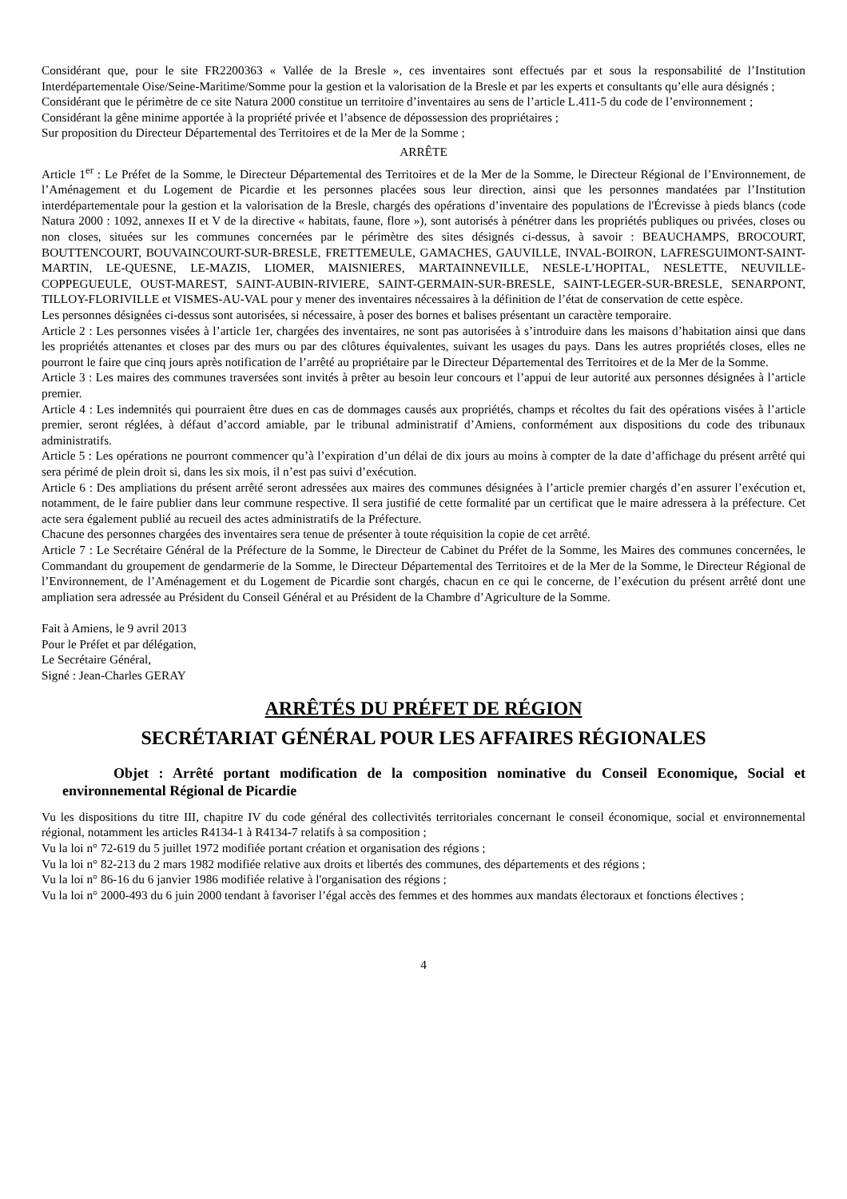Considérant que, pour le site FR2200363 « Vallée de la Bresle », ces inventaires sont effectués par et sous la responsabilité de l’Institution Interdépartementale Oise/Seine-Maritime/Somme pour la gestion et la valorisation de la Bresle et par les experts et consultants qu’elle aura désignés ;
Considérant que le périmètre de ce site Natura 2000 constitue un territoire d’inventaires au sens de l’article L.411-5 du code de l’environnement ;
Considérant la gêne minime apportée à la propriété privée et l’absence de dépossession des propriétaires ;
Sur proposition du Directeur Départemental des Territoires et de la Mer de la Somme ;
ARRÊTE
Article 1<sup>er</sup> : Le Préfet de la Somme, le Directeur Départemental des Territoires et de la Mer de la Somme, le Directeur Régional de l’Environnement, de l’Aménagement et du Logement de Picardie et les personnes placées sous leur direction, ainsi que les personnes mandatées par l’Institution interdépartementale pour la gestion et la valorisation de la Bresle, chargés des opérations d’inventaire des populations de l'Écrevisse à pieds blancs (code Natura 2000 : 1092, annexes II et V de la directive « habitats, faune, flore »), sont autorisés à pénétrer dans les propriétés publiques ou privées, closes ou non closes, situées sur les communes concernées par le périmètre des sites désignés ci-dessus, à savoir : BEAUCHAMPS, BROCOURT, BOUTTENCOURT, BOUVAINCOURT-SUR-BRESLE, FRETTEMEULE, GAMACHES, GAUVILLE, INVAL-BOIRON, LAFRESGUIMONT-SAINT-MARTIN, LE-QUESNE, LE-MAZIS, LIOMER, MAISNIERES, MARTAINNEVILLE, NESLE-L’HOPITAL, NESLETTE, NEUVILLE-COPPEGUEULE, OUST-MAREST, SAINT-AUBIN-RIVIERE, SAINT-GERMAIN-SUR-BRESLE, SAINT-LEGER-SUR-BRESLE, SENARPONT, TILLOY-FLORIVILLE et VISMES-AU-VAL pour y mener des inventaires nécessaires à la définition de l’état de conservation de cette espèce.
Les personnes désignées ci-dessus sont autorisées, si nécessaire, à poser des bornes et balises présentant un caractère temporaire.
Article 2 : Les personnes visées à l’article 1er, chargées des inventaires, ne sont pas autorisées à s’introduire dans les maisons d’habitation ainsi que dans les propriétés attenantes et closes par des murs ou par des clôtures équivalentes, suivant les usages du pays. Dans les autres propriétés closes, elles ne pourront le faire que cinq jours après notification de l’arrêté au propriétaire par le Directeur Départemental des Territoires et de la Mer de la Somme.
Article 3 : Les maires des communes traversées sont invités à prêter au besoin leur concours et l’appui de leur autorité aux personnes désignées à l’article premier.
Article 4 : Les indemnités qui pourraient être dues en cas de dommages causés aux propriétés, champs et récoltes du fait des opérations visées à l’article premier, seront réglées, à défaut d’accord amiable, par le tribunal administratif d’Amiens, conformément aux dispositions du code des tribunaux administratifs.
Article 5 : Les opérations ne pourront commencer qu’à l’expiration d’un délai de dix jours au moins à compter de la date d’affichage du présent arrêté qui sera périmé de plein droit si, dans les six mois, il n’est pas suivi d’exécution.
Article 6 : Des ampliations du présent arrêté seront adressées aux maires des communes désignées à l’article premier chargés d’en assurer l’exécution et, notamment, de le faire publier dans leur commune respective. Il sera justifié de cette formalité par un certificat que le maire adressera à la préfecture. Cet acte sera également publié au recueil des actes administratifs de la Préfecture.
Chacune des personnes chargées des inventaires sera tenue de présenter à toute réquisition la copie de cet arrêté.
Article 7 : Le Secrétaire Général de la Préfecture de la Somme, le Directeur de Cabinet du Préfet de la Somme, les Maires des communes concernées, le Commandant du groupement de gendarmerie de la Somme, le Directeur Départemental des Territoires et de la Mer de la Somme, le Directeur Régional de l’Environnement, de l’Aménagement et du Logement de Picardie sont chargés, chacun en ce qui le concerne, de l’exécution du présent arrêté dont une ampliation sera adressée au Président du Conseil Général et au Président de la Chambre d’Agriculture de la Somme.
Fait à Amiens, le 9 avril 2013
Pour le Préfet et par délégation,
Le Secrétaire Général,
Signé : Jean-Charles GERAY
ARRÊTÉS DU PRÉFET DE RÉGION
SECRÉTARIAT GÉNÉRAL POUR LES AFFAIRES RÉGIONALES
Objet : Arrêté portant modification de la composition nominative du Conseil Economique, Social et environnemental Régional de Picardie
Vu les dispositions du titre III, chapitre IV du code général des collectivités territoriales concernant le conseil économique, social et environnemental régional, notamment les articles R4134-1 à R4134-7 relatifs à sa composition ;
Vu la loi n° 72-619 du 5 juillet 1972 modifiée portant création et organisation des régions ;
Vu la loi n° 82-213 du 2 mars 1982 modifiée relative aux droits et libertés des communes, des départements et des régions ;
Vu la loi n° 86-16 du 6 janvier 1986 modifiée relative à l'organisation des régions ;
Vu la loi n° 2000-493 du 6 juin 2000 tendant à favoriser l’égal accès des femmes et des hommes aux mandats électoraux et fonctions électives ;
4